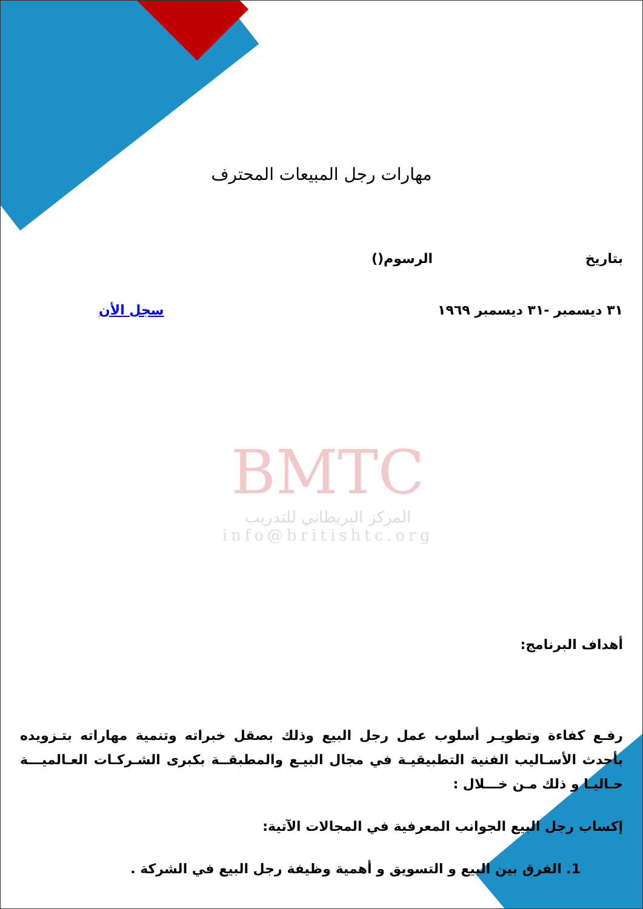BMTC
المركز البريطاني للتدريب
info@britishtc.org
مهارات رجل المبيعات المحترف
بتاريخ الرسوم()
٣١ ديسمبر -٣١ ديسمبر ١٩٦٩ سجل الأن
أهداف البرنامج:
رفـع كفاءة وتطويـر أسلوب عمل رجل البيع وذلك بصقل خبراته وتنمية مهاراته بتـزويده بأحدث الأسـاليب الفنية التطبيقيـة في مجال البيـع والمطبقــة بكبرى الشـركـات العـالميـــة حـاليـا و ذلك مـن خـــلال :
إكساب رجل البيع الجوانب المعرفية في المجالات الآتية:
1. الفرق بين البيع و التسويق و أهمية وظيفة رجل البيع في الشركة .